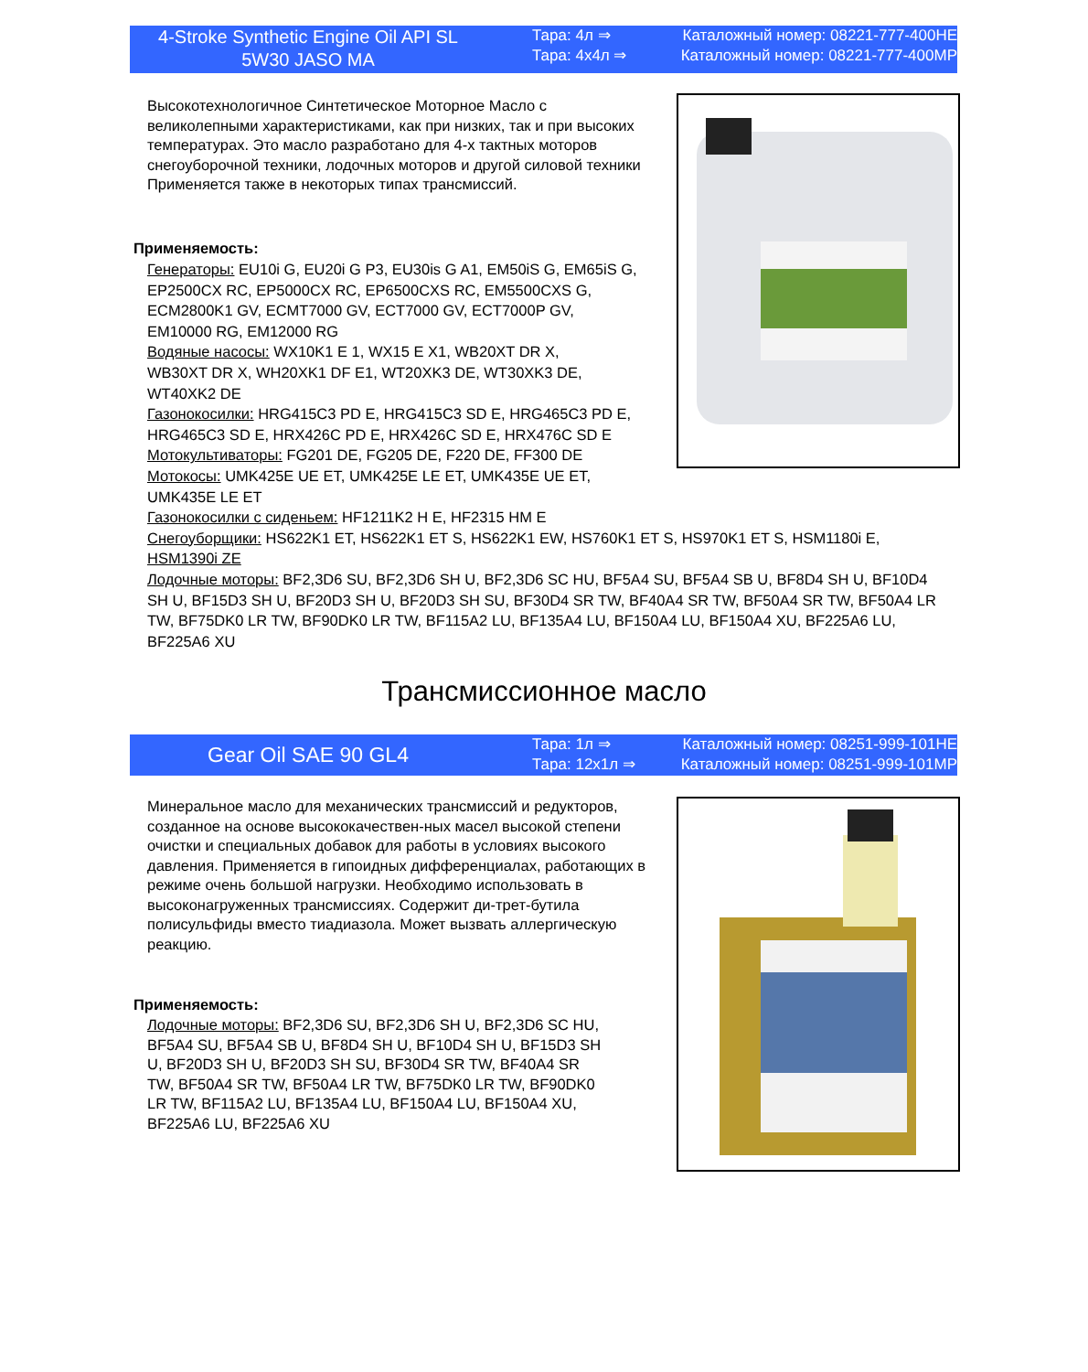4-Stroke Synthetic Engine Oil API SL
5W30 JASO MA
Тара: 4л ⇒ Каталожный номер: 08221-777-400HE
Тара: 4x4л ⇒ Каталожный номер: 08221-777-400MP
Высокотехнологичное Синтетическое Моторное Масло с великолепными характеристиками, как при низких, так и при высоких температурах. Это масло разработано для 4-х тактных моторов снегоуборочной техники, лодочных моторов и другой силовой техники Применяется также в некоторых типах трансмиссий.
Применяемость:
Генераторы: EU10i G, EU20i G P3, EU30is G A1, EM50iS G, EM65iS G,
EP2500CX RC, EP5000CX RC, EP6500CXS RC, EM5500CXS G,
ECM2800K1 GV, ECMT7000 GV, ECT7000 GV, ECT7000P GV,
EM10000 RG, EM12000 RG
Водяные насосы: WX10K1 E 1, WX15 E X1, WB20XT DR X,
WB30XT DR X, WH20XK1 DF E1, WT20XK3 DE, WT30XK3 DE,
WT40XK2 DE
Газонокосилки: HRG415C3 PD E, HRG415C3 SD E, HRG465C3 PD E,
HRG465C3 SD E, HRX426C PD E, HRX426C SD E, HRX476C SD E
Мотокультиваторы: FG201 DE, FG205 DE, F220 DE, FF300 DE
Мотокосы: UMK425E UE ET, UMK425E LE ET, UMK435E UE ET,
UMK435E LE ET
Газонокосилки с сиденьем: HF1211K2 H E, HF2315 HM E
Снегоуборщики: HS622K1 ET, HS622K1 ET S, HS622K1 EW, HS760K1 ET S, HS970K1 ET S, HSM1180i E,
HSM1390i ZE
Лодочные моторы: BF2,3D6 SU, BF2,3D6 SH U, BF2,3D6 SC HU, BF5A4 SU, BF5A4 SB U, BF8D4 SH U, BF10D4 SH U, BF15D3 SH U, BF20D3 SH U, BF20D3 SH SU, BF30D4 SR TW, BF40A4 SR TW, BF50A4 SR TW, BF50A4 LR TW, BF75DK0 LR TW, BF90DK0 LR TW, BF115A2 LU, BF135A4 LU, BF150A4 LU, BF150A4 XU, BF225A6 LU, BF225A6 XU
Трансмиссионное масло
Gear Oil SAE 90 GL4
Тара: 1л ⇒ Каталожный номер: 08251-999-101HE
Тара: 12x1л ⇒ Каталожный номер: 08251-999-101MP
Минеральное масло для механических трансмиссий и редукторов, созданное на основе высококачествен-ных масел высокой степени очистки и специальных добавок для работы в условиях высокого давления. Применяется в гипоидных дифференциалах, работающих в режиме очень большой нагрузки. Необходимо использовать в высоконагруженных трансмиссиях. Содержит ди-трет-бутила полисульфиды вместо тиадиазола. Может вызвать аллергическую реакцию.
Применяемость:
Лодочные моторы: BF2,3D6 SU, BF2,3D6 SH U, BF2,3D6 SC HU, BF5A4 SU, BF5A4 SB U, BF8D4 SH U, BF10D4 SH U, BF15D3 SH U, BF20D3 SH U, BF20D3 SH SU, BF30D4 SR TW, BF40A4 SR TW, BF50A4 SR TW, BF50A4 LR TW, BF75DK0 LR TW, BF90DK0 LR TW, BF115A2 LU, BF135A4 LU, BF150A4 LU, BF150A4 XU, BF225A6 LU, BF225A6 XU